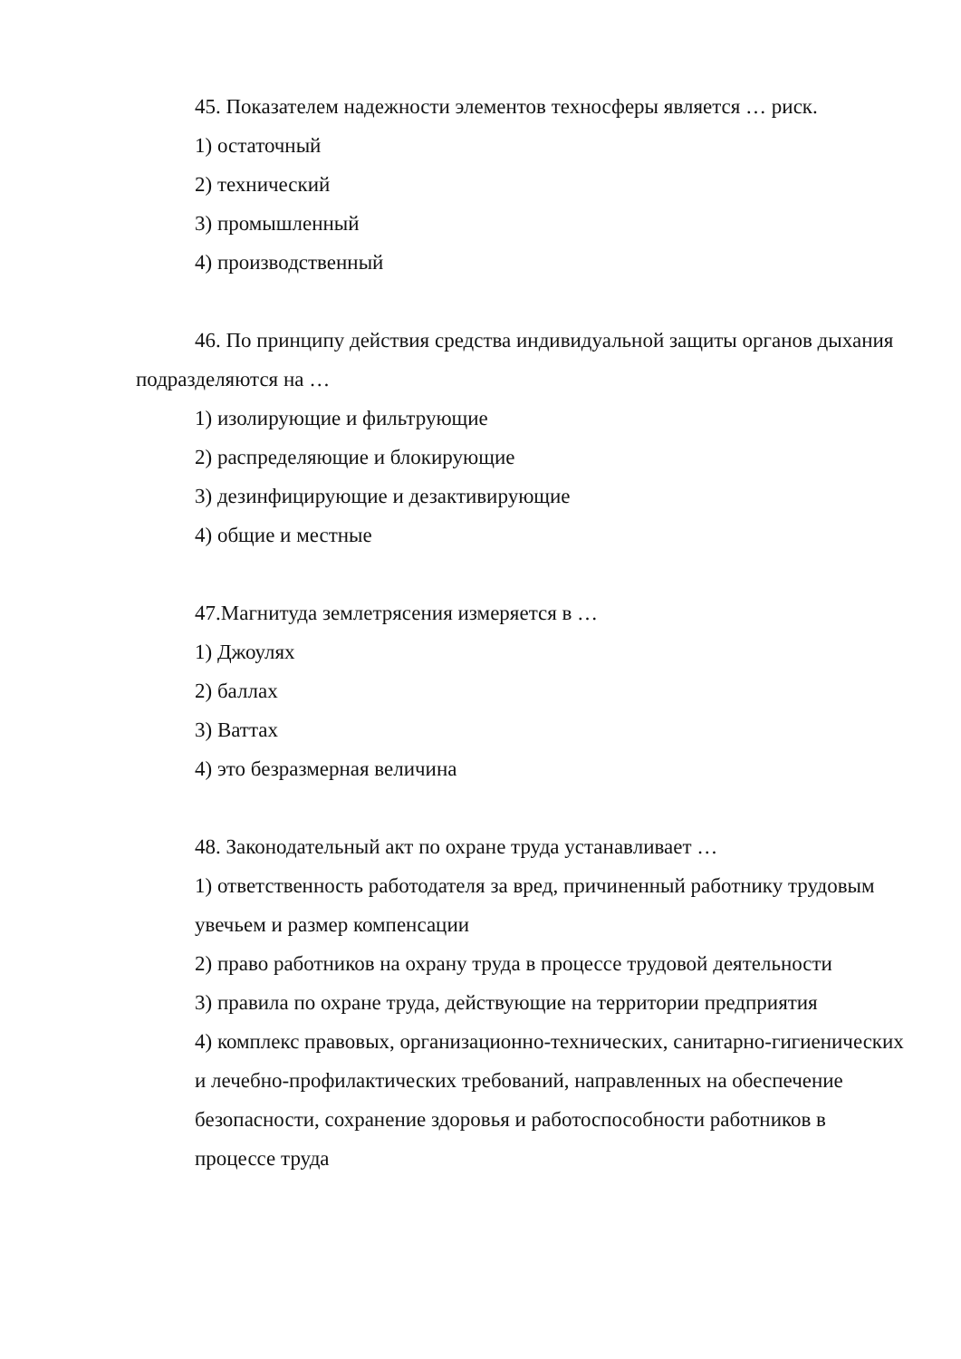45. Показателем надежности элементов техносферы является … риск.
1) остаточный
2) технический
3) промышленный
4) производственный
46. По принципу действия средства индивидуальной защиты органов дыхания подразделяются на …
1) изолирующие и фильтрующие
2) распределяющие и блокирующие
3) дезинфицирующие и дезактивирующие
4) общие и местные
47.Магнитуда землетрясения измеряется в …
1) Джоулях
2) баллах
3) Ваттах
4) это безразмерная величина
48. Законодательный акт по охране труда устанавливает …
1) ответственность работодателя за вред, причиненный работнику трудовым увечьем и размер компенсации
2) право работников на охрану труда в процессе трудовой деятельности
3) правила по охране труда, действующие на территории предприятия
4) комплекс правовых, организационно-технических, санитарно-гигиенических и лечебно-профилактических требований, направленных на обеспечение безопасности, сохранение здоровья и работоспособности работников в процессе труда